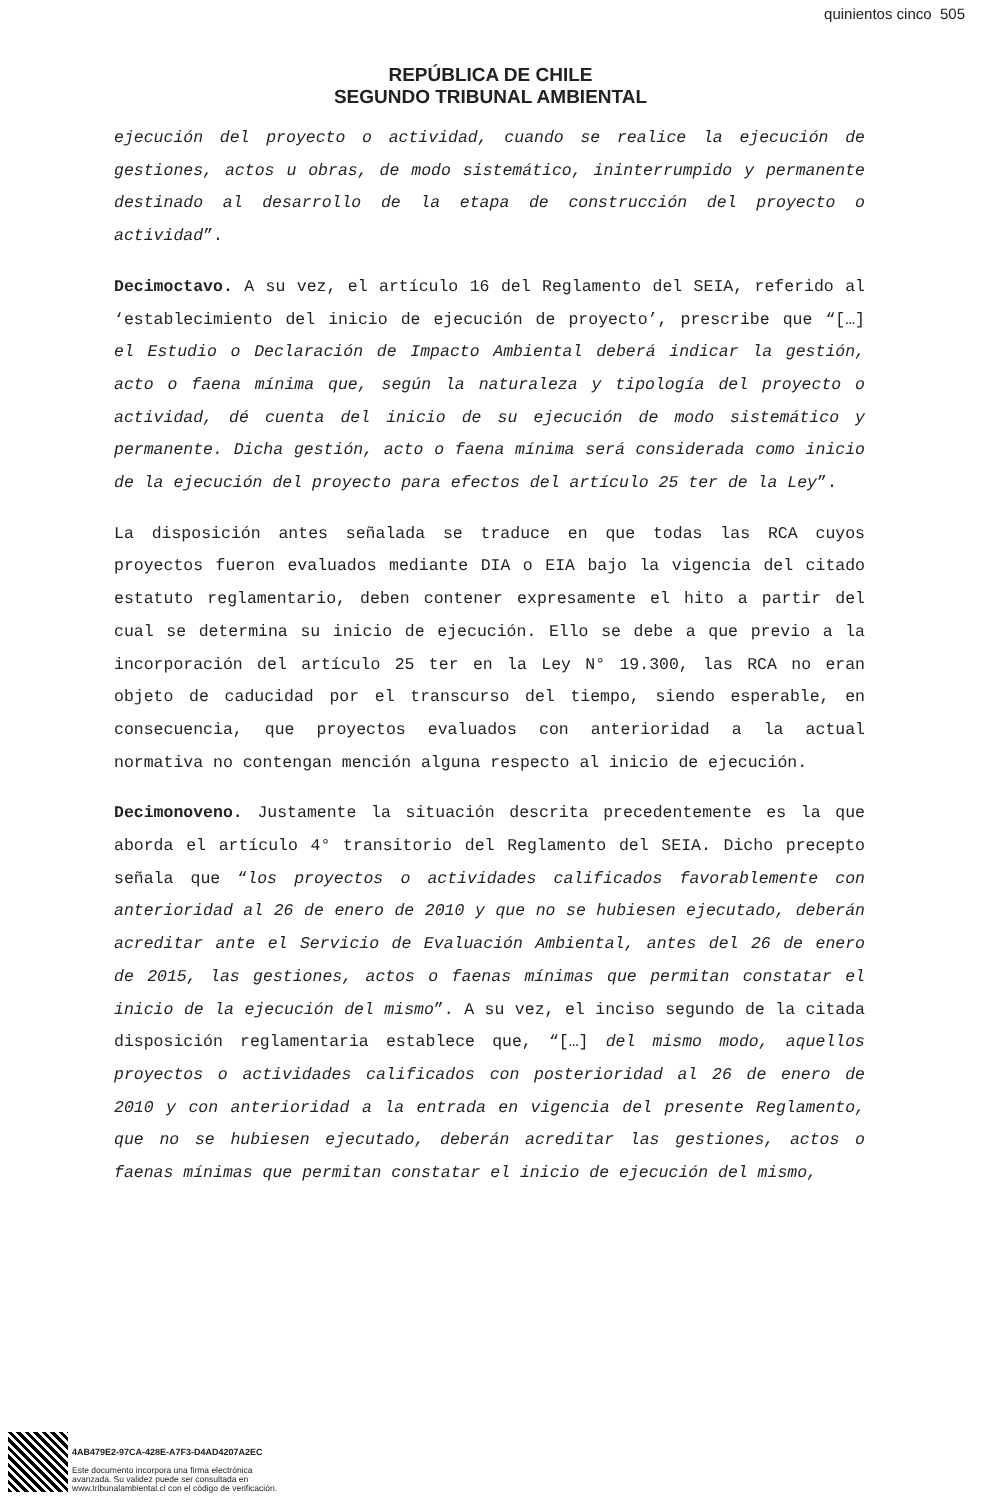quinientos cinco 505
REPÚBLICA DE CHILE
SEGUNDO TRIBUNAL AMBIENTAL
ejecución del proyecto o actividad, cuando se realice la ejecución de gestiones, actos u obras, de modo sistemático, ininterrumpido y permanente destinado al desarrollo de la etapa de construcción del proyecto o actividad”.
Decimoctavo. A su vez, el artículo 16 del Reglamento del SEIA, referido al ‘establecimiento del inicio de ejecución de proyecto’, prescribe que “[…] el Estudio o Declaración de Impacto Ambiental deberá indicar la gestión, acto o faena mínima que, según la naturaleza y tipología del proyecto o actividad, dé cuenta del inicio de su ejecución de modo sistemático y permanente. Dicha gestión, acto o faena mínima será considerada como inicio de la ejecución del proyecto para efectos del artículo 25 ter de la Ley”.
La disposición antes señalada se traduce en que todas las RCA cuyos proyectos fueron evaluados mediante DIA o EIA bajo la vigencia del citado estatuto reglamentario, deben contener expresamente el hito a partir del cual se determina su inicio de ejecución. Ello se debe a que previo a la incorporación del artículo 25 ter en la Ley N° 19.300, las RCA no eran objeto de caducidad por el transcurso del tiempo, siendo esperable, en consecuencia, que proyectos evaluados con anterioridad a la actual normativa no contengan mención alguna respecto al inicio de ejecución.
Decimonoveno. Justamente la situación descrita precedentemente es la que aborda el artículo 4° transitorio del Reglamento del SEIA. Dicho precepto señala que “los proyectos o actividades calificados favorablemente con anterioridad al 26 de enero de 2010 y que no se hubiesen ejecutado, deberán acreditar ante el Servicio de Evaluación Ambiental, antes del 26 de enero de 2015, las gestiones, actos o faenas mínimas que permitan constatar el inicio de la ejecución del mismo”. A su vez, el inciso segundo de la citada disposición reglamentaria establece que, “[…] del mismo modo, aquellos proyectos o actividades calificados con posterioridad al 26 de enero de 2010 y con anterioridad a la entrada en vigencia del presente Reglamento, que no se hubiesen ejecutado, deberán acreditar las gestiones, actos o faenas mínimas que permitan constatar el inicio de ejecución del mismo,
4AB479E2-97CA-428E-A7F3-D4AD4207A2EC
Este documento incorpora una firma electrónica
avanzada. Su validez puede ser consultada en
www.tribunalambiental.cl con el código de verificación.